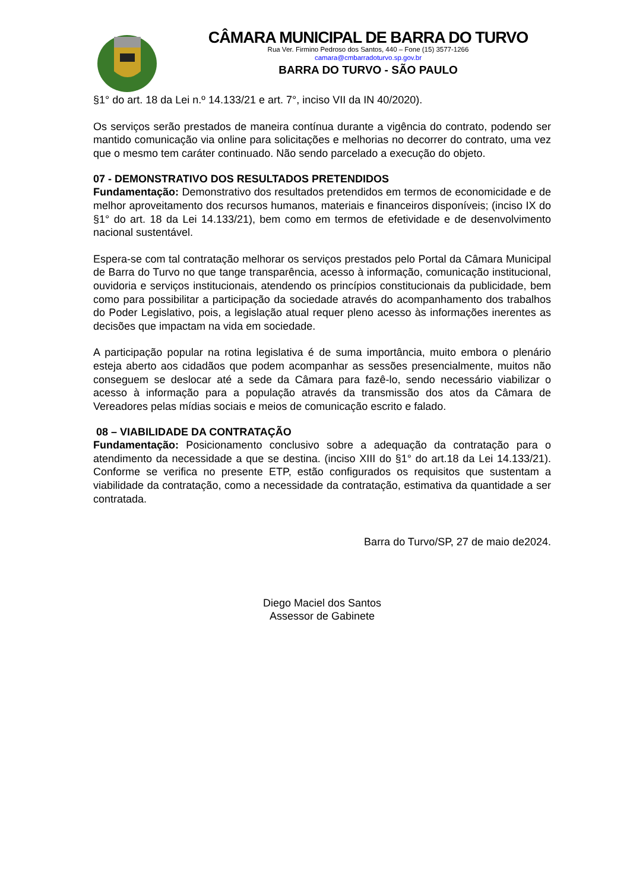CÂMARA MUNICIPAL DE BARRA DO TURVO
Rua Ver. Firmino Pedroso dos Santos, 440 – Fone (15) 3577-1266
camara@cmbarradoturvo.sp.gov.br
BARRA DO TURVO - SÃO PAULO
§1° do art. 18 da Lei n.º 14.133/21 e art. 7°, inciso VII da IN 40/2020).
Os serviços serão prestados de maneira contínua durante a vigência do contrato, podendo ser mantido comunicação via online para solicitações e melhorias no decorrer do contrato, uma vez que o mesmo tem caráter continuado. Não sendo parcelado a execução do objeto.
07 - DEMONSTRATIVO DOS RESULTADOS PRETENDIDOS
Fundamentação: Demonstrativo dos resultados pretendidos em termos de economicidade e de melhor aproveitamento dos recursos humanos, materiais e financeiros disponíveis; (inciso IX do §1° do art. 18 da Lei 14.133/21), bem como em termos de efetividade e de desenvolvimento nacional sustentável.
Espera-se com tal contratação melhorar os serviços prestados pelo Portal da Câmara Municipal de Barra do Turvo no que tange transparência, acesso à informação, comunicação institucional, ouvidoria e serviços institucionais, atendendo os princípios constitucionais da publicidade, bem como para possibilitar a participação da sociedade através do acompanhamento dos trabalhos do Poder Legislativo, pois, a legislação atual requer pleno acesso às informações inerentes as decisões que impactam na vida em sociedade.
A participação popular na rotina legislativa é de suma importância, muito embora o plenário esteja aberto aos cidadãos que podem acompanhar as sessões presencialmente, muitos não conseguem se deslocar até a sede da Câmara para fazê-lo, sendo necessário viabilizar o acesso à informação para a população através da transmissão dos atos da Câmara de Vereadores pelas mídias sociais e meios de comunicação escrito e falado.
08 – VIABILIDADE DA CONTRATAÇÃO
Fundamentação: Posicionamento conclusivo sobre a adequação da contratação para o atendimento da necessidade a que se destina. (inciso XIII do §1° do art.18 da Lei 14.133/21). Conforme se verifica no presente ETP, estão configurados os requisitos que sustentam a viabilidade da contratação, como a necessidade da contratação, estimativa da quantidade a ser contratada.
Barra do Turvo/SP, 27 de maio de2024.
Diego Maciel dos Santos
Assessor de Gabinete